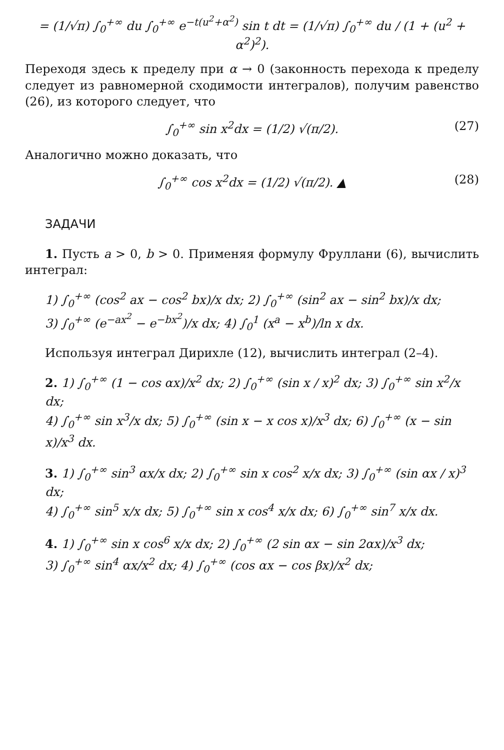= (1/√π) ∫<sub>0</sub><sup>+∞</sup> du ∫<sub>0</sub><sup>+∞</sup> e<sup>−t(u<sup>2</sup>+α<sup>2</sup>)</sup> sin t dt = (1/√π) ∫<sub>0</sub><sup>+∞</sup> du / (1 + (u<sup>2</sup> + α<sup>2</sup>)<sup>2</sup>).
Переходя здесь к пределу при α → 0 (законность перехода к пределу следует из равномерной сходимости интегралов), получим равенство (26), из которого следует, что
∫<sub>0</sub><sup>+∞</sup> sin x<sup>2</sup>dx = (1/2) √(π/2). (27)
Аналогично можно доказать, что
∫<sub>0</sub><sup>+∞</sup> cos x<sup>2</sup>dx = (1/2) √(π/2). ▲ (28)
ЗАДАЧИ
1. Пусть a > 0, b > 0. Применяя формулу Фруллани (6), вычислить интеграл:
1) ∫<sub>0</sub><sup>+∞</sup> (cos<sup>2</sup> ax − cos<sup>2</sup> bx)/x dx; 2) ∫<sub>0</sub><sup>+∞</sup> (sin<sup>2</sup> ax − sin<sup>2</sup> bx)/x dx;
3) ∫<sub>0</sub><sup>+∞</sup> (e<sup>−ax<sup>2</sup></sup> − e<sup>−bx<sup>2</sup></sup>)/x dx; 4) ∫<sub>0</sub><sup>1</sup> (x<sup>a</sup> − x<sup>b</sup>)/ln x dx.
Используя интеграл Дирихле (12), вычислить интеграл (2–4).
2. 1) ∫<sub>0</sub><sup>+∞</sup> (1 − cos αx)/x<sup>2</sup> dx; 2) ∫<sub>0</sub><sup>+∞</sup> (sin x / x)<sup>2</sup> dx; 3) ∫<sub>0</sub><sup>+∞</sup> sin x<sup>2</sup>/x dx;
4) ∫<sub>0</sub><sup>+∞</sup> sin x<sup>3</sup>/x dx; 5) ∫<sub>0</sub><sup>+∞</sup> (sin x − x cos x)/x<sup>3</sup> dx; 6) ∫<sub>0</sub><sup>+∞</sup> (x − sin x)/x<sup>3</sup> dx.
3. 1) ∫<sub>0</sub><sup>+∞</sup> sin<sup>3</sup> αx/x dx; 2) ∫<sub>0</sub><sup>+∞</sup> sin x cos<sup>2</sup> x/x dx; 3) ∫<sub>0</sub><sup>+∞</sup> (sin αx / x)<sup>3</sup> dx;
4) ∫<sub>0</sub><sup>+∞</sup> sin<sup>5</sup> x/x dx; 5) ∫<sub>0</sub><sup>+∞</sup> sin x cos<sup>4</sup> x/x dx; 6) ∫<sub>0</sub><sup>+∞</sup> sin<sup>7</sup> x/x dx.
4. 1) ∫<sub>0</sub><sup>+∞</sup> sin x cos<sup>6</sup> x/x dx; 2) ∫<sub>0</sub><sup>+∞</sup> (2 sin αx − sin 2αx)/x<sup>3</sup> dx;
3) ∫<sub>0</sub><sup>+∞</sup> sin<sup>4</sup> αx/x<sup>2</sup> dx; 4) ∫<sub>0</sub><sup>+∞</sup> (cos αx − cos βx)/x<sup>2</sup> dx;